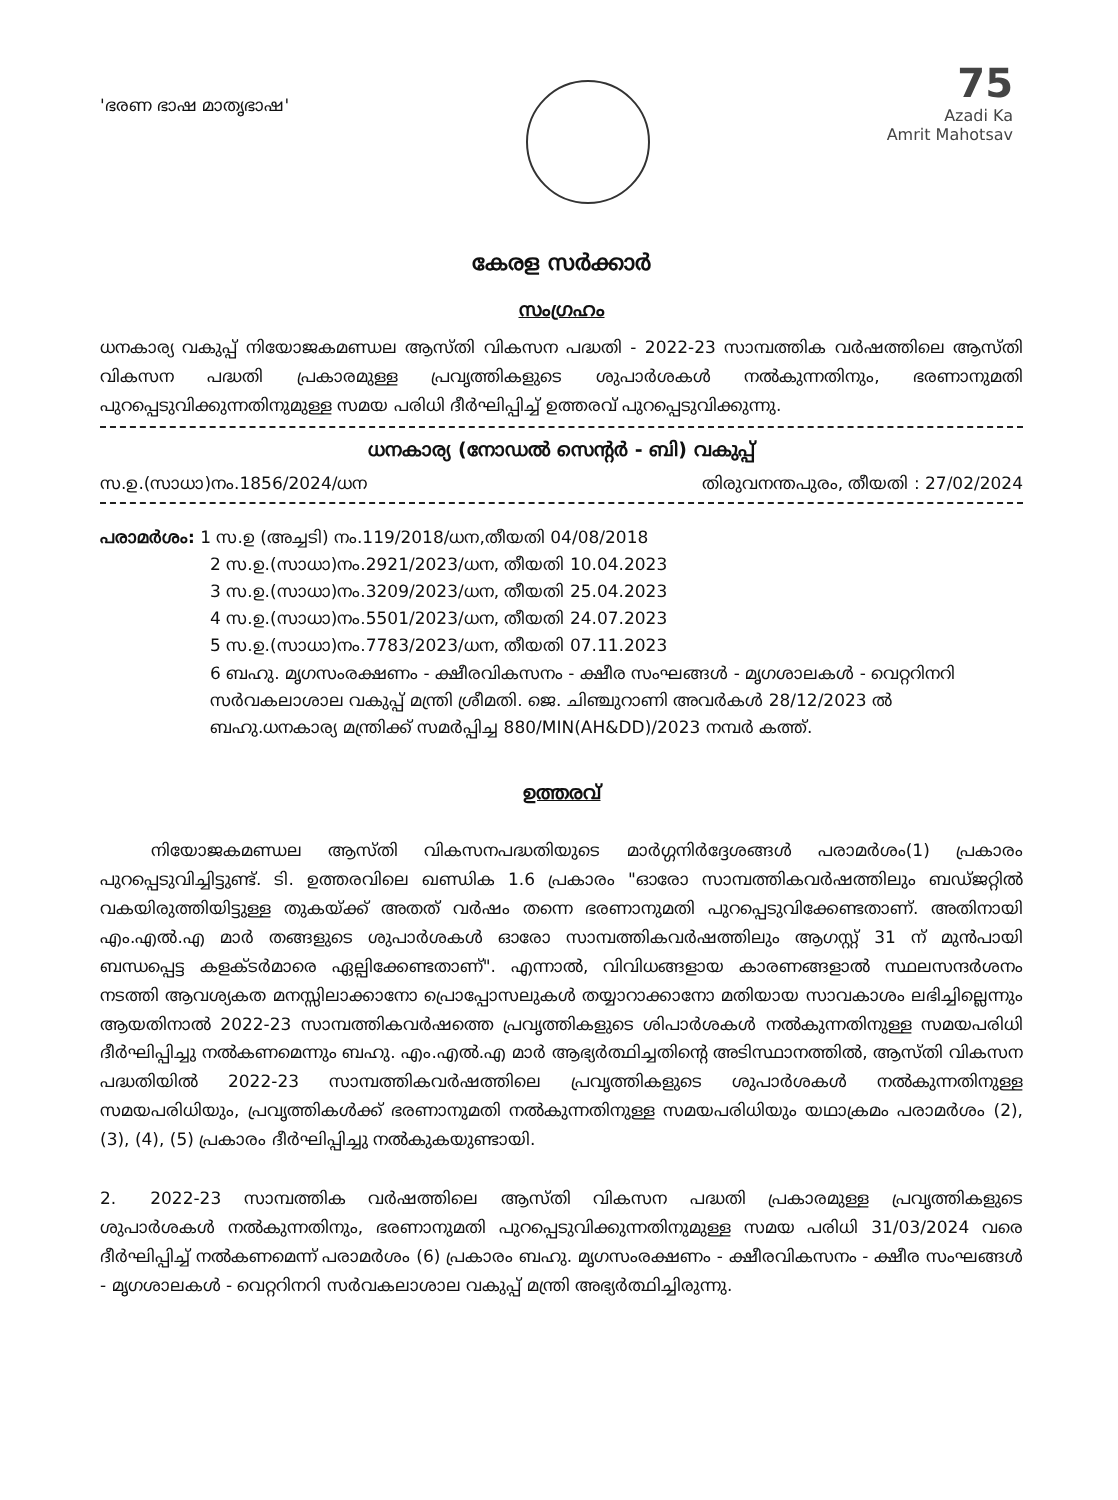'ഭരണ ഭാഷ മാതൃഭാഷ'
75
Azadi Ka
Amrit Mahotsav
കേരള സർക്കാർ
സംഗ്രഹം
ധനകാര്യ വകുപ്പ് നിയോജകമണ്ഡല ആസ്തി വികസന പദ്ധതി - 2022-23 സാമ്പത്തിക വർഷത്തിലെ ആസ്തി വികസന പദ്ധതി പ്രകാരമുള്ള പ്രവൃത്തികളുടെ ശുപാർശകൾ നൽകുന്നതിനും, ഭരണാനുമതി പുറപ്പെടുവിക്കുന്നതിനുമുള്ള സമയ പരിധി ദീർഘിപ്പിച്ച് ഉത്തരവ് പുറപ്പെടുവിക്കുന്നു.
ധനകാര്യ (നോഡൽ സെന്റർ - ബി) വകുപ്പ്
സ.ഉ.(സാധാ)നം.1856/2024/ധന തിരുവനന്തപുരം, തീയതി : 27/02/2024
പരാമർശം: 1 സ.ഉ (അച്ചടി) നം.119/2018/ധന,തീയതി 04/08/2018
2 സ.ഉ.(സാധാ)നം.2921/2023/ധന, തീയതി 10.04.2023
3 സ.ഉ.(സാധാ)നം.3209/2023/ധന, തീയതി 25.04.2023
4 സ.ഉ.(സാധാ)നം.5501/2023/ധന, തീയതി 24.07.2023
5 സ.ഉ.(സാധാ)നം.7783/2023/ധന, തീയതി 07.11.2023
6 ബഹു. മൃഗസംരക്ഷണം - ക്ഷീരവികസനം - ക്ഷീര സംഘങ്ങൾ - മൃഗശാലകൾ - വെറ്ററിനറി സർവകലാശാല വകുപ്പ് മന്ത്രി ശ്രീമതി. ജെ. ചിഞ്ചുറാണി അവർകൾ 28/12/2023 ൽ ബഹു.ധനകാര്യ മന്ത്രിക്ക് സമർപ്പിച്ച 880/MIN(AH&DD)/2023 നമ്പർ കത്ത്.
ഉത്തരവ്
   നിയോജകമണ്ഡല ആസ്തി വികസനപദ്ധതിയുടെ മാർഗ്ഗനിർദ്ദേശങ്ങൾ പരാമർശം(1) പ്രകാരം പുറപ്പെടുവിച്ചിട്ടുണ്ട്. ടി. ഉത്തരവിലെ ഖണ്ഡിക 1.6 പ്രകാരം "ഓരോ സാമ്പത്തികവർഷത്തിലും ബഡ്ജറ്റിൽ വകയിരുത്തിയിട്ടുള്ള തുകയ്ക്ക് അതത് വർഷം തന്നെ ഭരണാനുമതി പുറപ്പെടുവിക്കേണ്ടതാണ്. അതിനായി എം.എൽ.എ മാർ തങ്ങളുടെ ശുപാർശകൾ ഓരോ സാമ്പത്തികവർഷത്തിലും ആഗസ്റ്റ് 31 ന് മുൻപായി ബന്ധപ്പെട്ട കളക്ടർമാരെ ഏല്പിക്കേണ്ടതാണ്". എന്നാൽ, വിവിധങ്ങളായ കാരണങ്ങളാൽ സ്ഥലസന്ദർശനം നടത്തി ആവശ്യകത മനസ്സിലാക്കാനോ പ്രൊപ്പോസലുകൾ തയ്യാറാക്കാനോ മതിയായ സാവകാശം ലഭിച്ചില്ലെന്നും ആയതിനാൽ 2022-23 സാമ്പത്തികവർഷത്തെ പ്രവൃത്തികളുടെ ശിപാർശകൾ നൽകുന്നതിനുള്ള സമയപരിധി ദീർഘിപ്പിച്ചു നൽകണമെന്നും ബഹു. എം.എൽ.എ മാർ ആഭ്യർത്ഥിച്ചതിന്റെ അടിസ്ഥാനത്തിൽ, ആസ്തി വികസന പദ്ധതിയിൽ 2022-23 സാമ്പത്തികവർഷത്തിലെ പ്രവൃത്തികളുടെ ശുപാർശകൾ നൽകുന്നതിനുള്ള സമയപരിധിയും, പ്രവൃത്തികൾക്ക് ഭരണാനുമതി നൽകുന്നതിനുള്ള സമയപരിധിയും യഥാക്രമം പരാമർശം (2), (3), (4), (5) പ്രകാരം ദീർഘിപ്പിച്ചു നൽകുകയുണ്ടായി.
2.  2022-23 സാമ്പത്തിക വർഷത്തിലെ ആസ്തി വികസന പദ്ധതി പ്രകാരമുള്ള പ്രവൃത്തികളുടെ ശുപാർശകൾ നൽകുന്നതിനും, ഭരണാനുമതി പുറപ്പെടുവിക്കുന്നതിനുമുള്ള സമയ പരിധി 31/03/2024 വരെ ദീർഘിപ്പിച്ച് നൽകണമെന്ന് പരാമർശം (6) പ്രകാരം ബഹു. മൃഗസംരക്ഷണം - ക്ഷീരവികസനം - ക്ഷീര സംഘങ്ങൾ - മൃഗശാലകൾ - വെറ്ററിനറി സർവകലാശാല വകുപ്പ് മന്ത്രി അഭ്യർത്ഥിച്ചിരുന്നു.